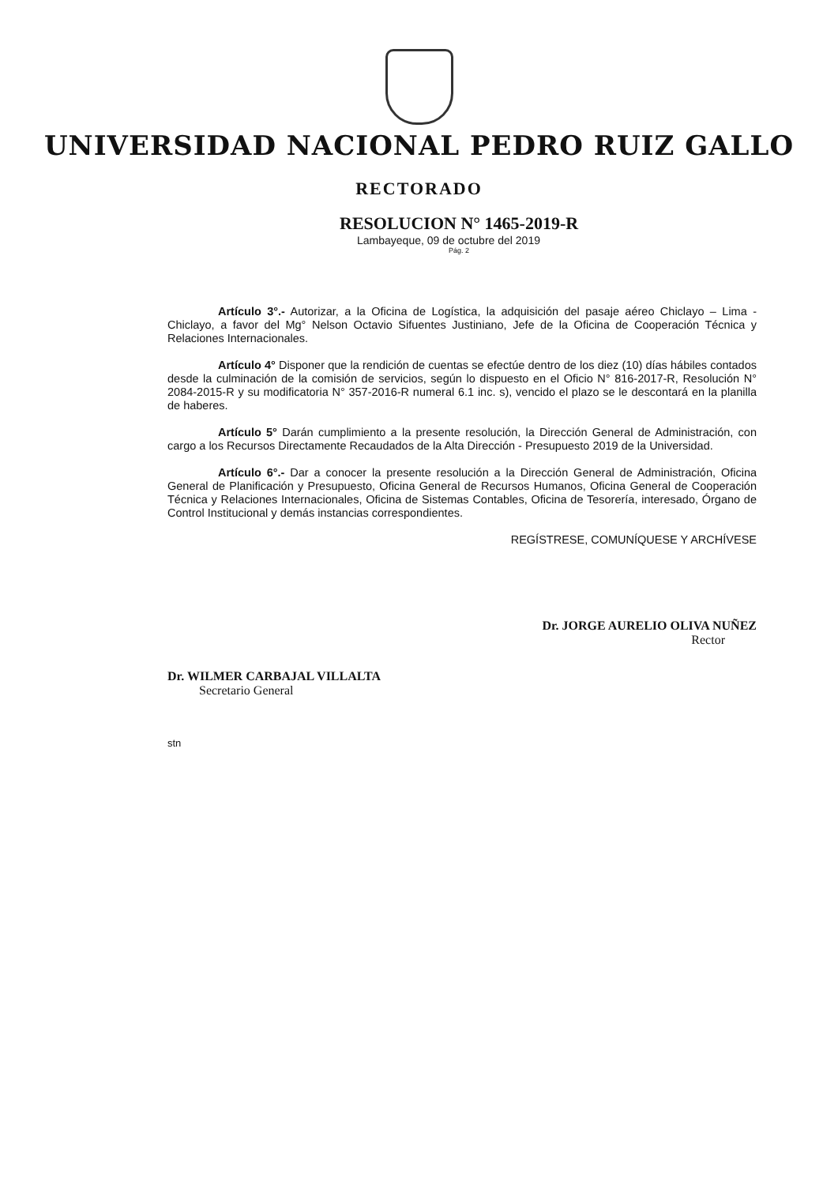UNIVERSIDAD NACIONAL PEDRO RUIZ GALLO
RECTORADO
RESOLUCION N° 1465-2019-R
Lambayeque, 09 de octubre del 2019
Pág. 2
Artículo 3°.- Autorizar, a la Oficina de Logística, la adquisición del pasaje aéreo Chiclayo – Lima - Chiclayo, a favor del Mg° Nelson Octavio Sifuentes Justiniano, Jefe de la Oficina de Cooperación Técnica y Relaciones Internacionales.
Artículo 4° Disponer que la rendición de cuentas se efectúe dentro de los diez (10) días hábiles contados desde la culminación de la comisión de servicios, según lo dispuesto en el Oficio N° 816-2017-R, Resolución N° 2084-2015-R y su modificatoria N° 357-2016-R numeral 6.1 inc. s), vencido el plazo se le descontará en la planilla de haberes.
Artículo 5° Darán cumplimiento a la presente resolución, la Dirección General de Administración, con cargo a los Recursos Directamente Recaudados de la Alta Dirección - Presupuesto 2019 de la Universidad.
Artículo 6°.- Dar a conocer la presente resolución a la Dirección General de Administración, Oficina General de Planificación y Presupuesto, Oficina General de Recursos Humanos, Oficina General de Cooperación Técnica y Relaciones Internacionales, Oficina de Sistemas Contables, Oficina de Tesorería, interesado, Órgano de Control Institucional y demás instancias correspondientes.
REGÍSTRESE, COMUNÍQUESE Y ARCHÍVESE
Dr. JORGE AURELIO OLIVA NUÑEZ
Rector
Dr. WILMER CARBAJAL VILLALTA
Secretario General
stn